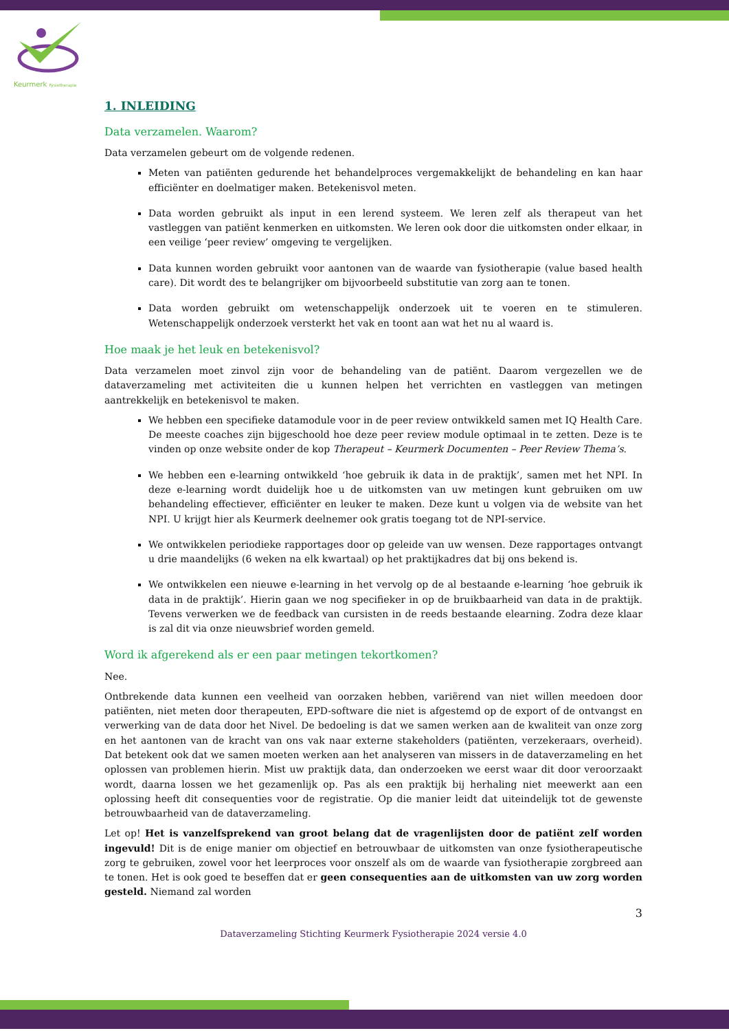Keurmerk Fysiotherapie
1. INLEIDING
Data verzamelen. Waarom?
Data verzamelen gebeurt om de volgende redenen.
Meten van patiënten gedurende het behandelproces vergemakkelijkt de behandeling en kan haar efficiënter en doelmatiger maken. Betekenisvol meten.
Data worden gebruikt als input in een lerend systeem. We leren zelf als therapeut van het vastleggen van patiënt kenmerken en uitkomsten. We leren ook door die uitkomsten onder elkaar, in een veilige ‘peer review’ omgeving te vergelijken.
Data kunnen worden gebruikt voor aantonen van de waarde van fysiotherapie (value based health care). Dit wordt des te belangrijker om bijvoorbeeld substitutie van zorg aan te tonen.
Data worden gebruikt om wetenschappelijk onderzoek uit te voeren en te stimuleren. Wetenschappelijk onderzoek versterkt het vak en toont aan wat het nu al waard is.
Hoe maak je het leuk en betekenisvol?
Data verzamelen moet zinvol zijn voor de behandeling van de patiënt. Daarom vergezellen we de dataverzameling met activiteiten die u kunnen helpen het verrichten en vastleggen van metingen aantrekkelijk en betekenisvol te maken.
We hebben een specifieke datamodule voor in de peer review ontwikkeld samen met IQ Health Care. De meeste coaches zijn bijgeschoold hoe deze peer review module optimaal in te zetten. Deze is te vinden op onze website onder de kop Therapeut – Keurmerk Documenten – Peer Review Thema’s.
We hebben een e-learning ontwikkeld ‘hoe gebruik ik data in de praktijk’, samen met het NPI. In deze e-learning wordt duidelijk hoe u de uitkomsten van uw metingen kunt gebruiken om uw behandeling effectiever, efficiënter en leuker te maken. Deze kunt u volgen via de website van het NPI. U krijgt hier als Keurmerk deelnemer ook gratis toegang tot de NPI-service.
We ontwikkelen periodieke rapportages door op geleide van uw wensen. Deze rapportages ontvangt u drie maandelijks (6 weken na elk kwartaal) op het praktijkadres dat bij ons bekend is.
We ontwikkelen een nieuwe e-learning in het vervolg op de al bestaande e-learning ‘hoe gebruik ik data in de praktijk’. Hierin gaan we nog specifieker in op de bruikbaarheid van data in de praktijk. Tevens verwerken we de feedback van cursisten in de reeds bestaande elearning. Zodra deze klaar is zal dit via onze nieuwsbrief worden gemeld.
Word ik afgerekend als er een paar metingen tekortkomen?
Nee.
Ontbrekende data kunnen een veelheid van oorzaken hebben, variërend van niet willen meedoen door patiënten, niet meten door therapeuten, EPD-software die niet is afgestemd op de export of de ontvangst en verwerking van de data door het Nivel. De bedoeling is dat we samen werken aan de kwaliteit van onze zorg en het aantonen van de kracht van ons vak naar externe stakeholders (patiënten, verzekeraars, overheid). Dat betekent ook dat we samen moeten werken aan het analyseren van missers in de dataverzameling en het oplossen van problemen hierin. Mist uw praktijk data, dan onderzoeken we eerst waar dit door veroorzaakt wordt, daarna lossen we het gezamenlijk op. Pas als een praktijk bij herhaling niet meewerkt aan een oplossing heeft dit consequenties voor de registratie. Op die manier leidt dat uiteindelijk tot de gewenste betrouwbaarheid van de dataverzameling.
Let op! Het is vanzelfsprekend van groot belang dat de vragenlijsten door de patiënt zelf worden ingevuld! Dit is de enige manier om objectief en betrouwbaar de uitkomsten van onze fysiotherapeutische zorg te gebruiken, zowel voor het leerproces voor onszelf als om de waarde van fysiotherapie zorgbreed aan te tonen. Het is ook goed te beseffen dat er geen consequenties aan de uitkomsten van uw zorg worden gesteld. Niemand zal worden
3
Dataverzameling Stichting Keurmerk Fysiotherapie 2024 versie 4.0